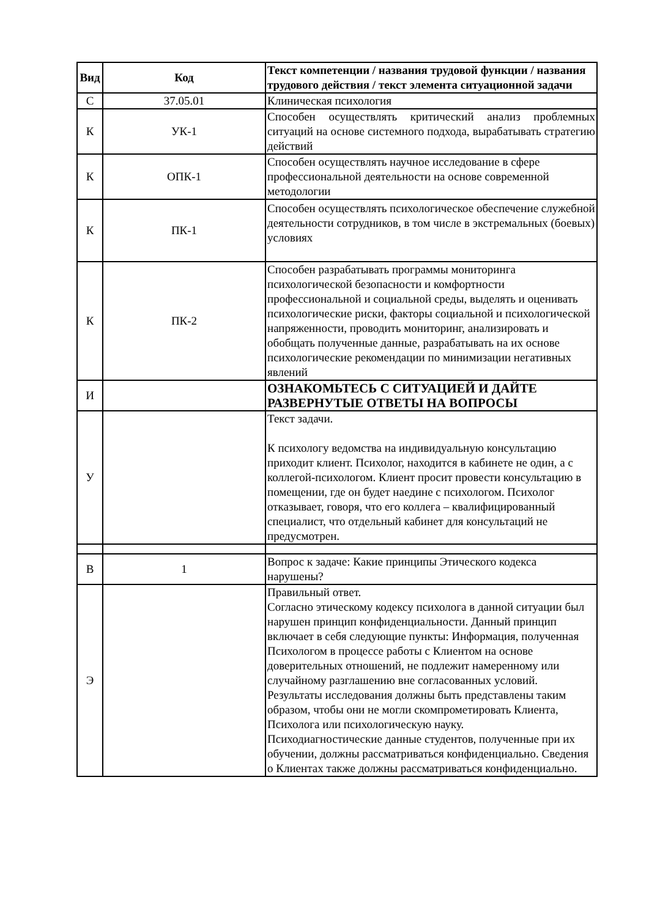| Вид | Код | Текст компетенции / названия трудовой функции / названия трудового действия / текст элемента ситуационной задачи |
| --- | --- | --- |
| С | 37.05.01 | Клиническая психология |
| К | УК-1 | Способен осуществлять критический анализ проблемных ситуаций на основе системного подхода, вырабатывать стратегию действий |
| К | ОПК-1 | Способен осуществлять научное исследование в сфере профессиональной деятельности на основе современной методологии |
| К | ПК-1 | Способен осуществлять психологическое обеспечение служебной деятельности сотрудников, в том числе в экстремальных (боевых) условиях |
| К | ПК-2 | Способен разрабатывать программы мониторинга психологической безопасности и комфортности профессиональной и социальной среды, выделять и оценивать психологические риски, факторы социальной и психологической напряженности, проводить мониторинг, анализировать и обобщать полученные данные, разрабатывать на их основе психологические рекомендации по минимизации негативных явлений |
| И | | ОЗНАКОМЬТЕСЬ С СИТУАЦИЕЙ И ДАЙТЕ РАЗВЕРНУТЫЕ ОТВЕТЫ НА ВОПРОСЫ |
| У | | Текст задачи. К психологу ведомства на индивидуальную консультацию приходит клиент. Психолог, находится в кабинете не один, а с коллегой-психологом. Клиент просит провести консультацию в помещении, где он будет наедине с психологом. Психолог отказывает, говоря, что его коллега – квалифицированный специалист, что отдельный кабинет для консультаций не предусмотрен. |
| В | 1 | Вопрос к задаче: Какие принципы Этического кодекса нарушены? |
| Э | | Правильный ответ. Согласно этическому кодексу психолога в данной ситуации был нарушен принцип конфиденциальности. Данный принцип включает в себя следующие пункты: Информация, полученная Психологом в процессе работы с Клиентом на основе доверительных отношений, не подлежит намеренному или случайному разглашению вне согласованных условий. Результаты исследования должны быть представлены таким образом, чтобы они не могли скомпрометировать Клиента, Психолога или психологическую науку. Психодиагностические данные студентов, полученные при их обучении, должны рассматриваться конфиденциально. Сведения о Клиентах также должны рассматриваться конфиденциально. |